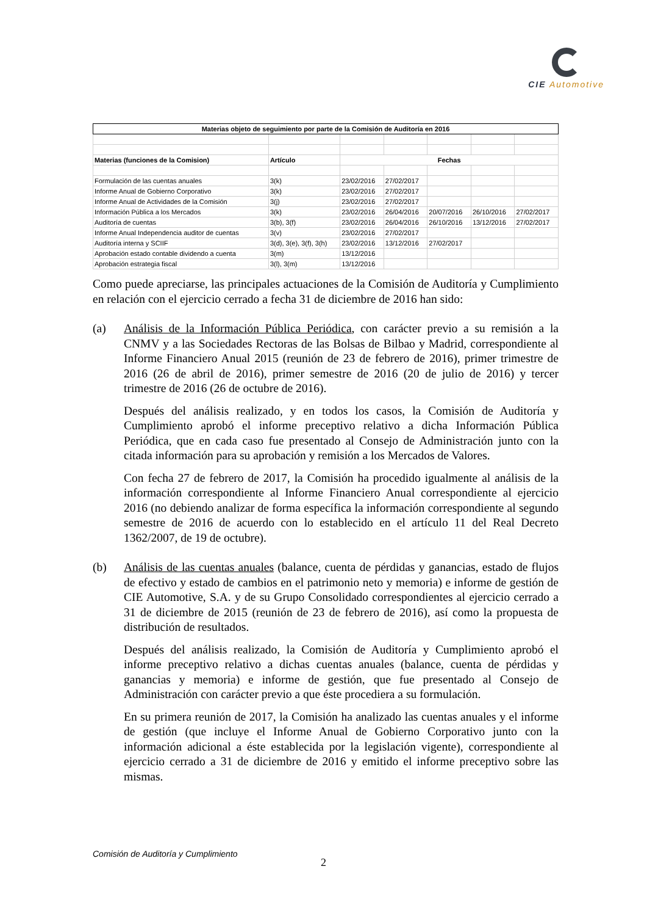CIE Automotive
| Materias objeto de seguimiento por parte de la Comisión de Auditoría en 2016 | | | | | | |
| --- | --- | --- | --- | --- | --- | --- |
| Materias (funciones de la Comision) | Artículo | Fechas | | | | |
| Formulación de las cuentas anuales | 3(k) | 23/02/2016 | 27/02/2017 | | | |
| Informe Anual de Gobierno Corporativo | 3(k) | 23/02/2016 | 27/02/2017 | | | |
| Informe Anual de Actividades de la Comisión | 3(j) | 23/02/2016 | 27/02/2017 | | | |
| Información Pública a los Mercados | 3(k) | 23/02/2016 | 26/04/2016 | 20/07/2016 | 26/10/2016 | 27/02/2017 |
| Auditoría de cuentas | 3(b), 3(f) | 23/02/2016 | 26/04/2016 | 26/10/2016 | 13/12/2016 | 27/02/2017 |
| Informe Anual Independencia auditor de cuentas | 3(v) | 23/02/2016 | 27/02/2017 | | | |
| Auditoría interna y SCIIF | 3(d), 3(e), 3(f), 3(h) | 23/02/2016 | 13/12/2016 | 27/02/2017 | | |
| Aprobación estado contable dividendo a cuenta | 3(m) | 13/12/2016 | | | | |
| Aprobación estrategia fiscal | 3(l), 3(m) | 13/12/2016 | | | | |
Como puede apreciarse, las principales actuaciones de la Comisión de Auditoría y Cumplimiento en relación con el ejercicio cerrado a fecha 31 de diciembre de 2016 han sido:
(a) Análisis de la Información Pública Periódica, con carácter previo a su remisión a la CNMV y a las Sociedades Rectoras de las Bolsas de Bilbao y Madrid, correspondiente al Informe Financiero Anual 2015 (reunión de 23 de febrero de 2016), primer trimestre de 2016 (26 de abril de 2016), primer semestre de 2016 (20 de julio de 2016) y tercer trimestre de 2016 (26 de octubre de 2016).
Después del análisis realizado, y en todos los casos, la Comisión de Auditoría y Cumplimiento aprobó el informe preceptivo relativo a dicha Información Pública Periódica, que en cada caso fue presentado al Consejo de Administración junto con la citada información para su aprobación y remisión a los Mercados de Valores.
Con fecha 27 de febrero de 2017, la Comisión ha procedido igualmente al análisis de la información correspondiente al Informe Financiero Anual correspondiente al ejercicio 2016 (no debiendo analizar de forma específica la información correspondiente al segundo semestre de 2016 de acuerdo con lo establecido en el artículo 11 del Real Decreto 1362/2007, de 19 de octubre).
(b) Análisis de las cuentas anuales (balance, cuenta de pérdidas y ganancias, estado de flujos de efectivo y estado de cambios en el patrimonio neto y memoria) e informe de gestión de CIE Automotive, S.A. y de su Grupo Consolidado correspondientes al ejercicio cerrado a 31 de diciembre de 2015 (reunión de 23 de febrero de 2016), así como la propuesta de distribución de resultados.
Después del análisis realizado, la Comisión de Auditoría y Cumplimiento aprobó el informe preceptivo relativo a dichas cuentas anuales (balance, cuenta de pérdidas y ganancias y memoria) e informe de gestión, que fue presentado al Consejo de Administración con carácter previo a que éste procediera a su formulación.
En su primera reunión de 2017, la Comisión ha analizado las cuentas anuales y el informe de gestión (que incluye el Informe Anual de Gobierno Corporativo junto con la información adicional a éste establecida por la legislación vigente), correspondiente al ejercicio cerrado a 31 de diciembre de 2016 y emitido el informe preceptivo sobre las mismas.
Comisión de Auditoría y Cumplimiento
2